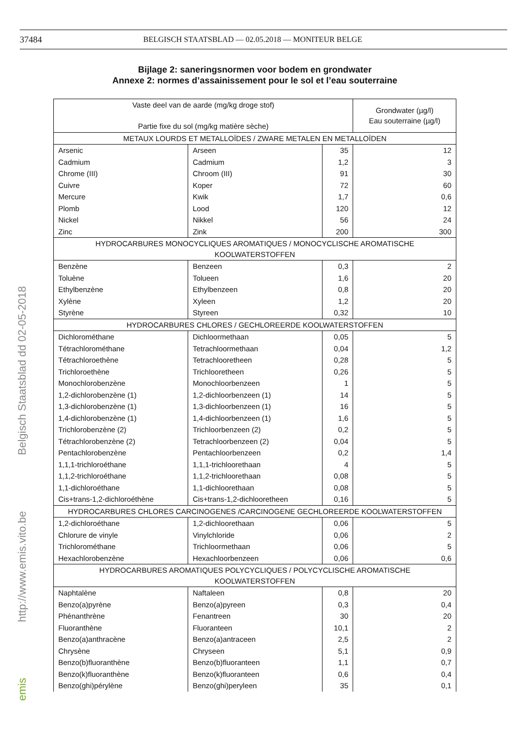37484 BELGISCH STAATSBLAD — 02.05.2018 — MONITEUR BELGE
Belgisch Staatsblad dd 02-05-2018
http://www.emis.vito.be
emis
Bijlage 2: saneringsnormen voor bodem en grondwater
Annexe 2: normes d’assainissement pour le sol et l’eau souterraine
| Vaste deel van de aarde (mg/kg droge stof) Partie fixe du sol (mg/kg matière sèche) | | | Grondwater (µg/l) Eau souterraine (µg/l) |
| --- | --- | --- | --- |
| METAUX LOURDS ET METALLOÏDES / ZWARE METALEN EN METALLOÏDEN | | | |
| Arsenic | Arseen | 35 | 12 |
| Cadmium | Cadmium | 1,2 | 3 |
| Chrome (III) | Chroom (III) | 91 | 30 |
| Cuivre | Koper | 72 | 60 |
| Mercure | Kwik | 1,7 | 0,6 |
| Plomb | Lood | 120 | 12 |
| Nickel | Nikkel | 56 | 24 |
| Zinc | Zink | 200 | 300 |
| HYDROCARBURES MONOCYCLIQUES AROMATIQUES / MONOCYCLISCHE AROMATISCHE KOOLWATERSTOFFEN | | | |
| Benzène | Benzeen | 0,3 | 2 |
| Toluène | Tolueen | 1,6 | 20 |
| Ethylbenzène | Ethylbenzeen | 0,8 | 20 |
| Xylène | Xyleen | 1,2 | 20 |
| Styrène | Styreen | 0,32 | 10 |
| HYDROCARBURES CHLORES / GECHLOREERDE KOOLWATERSTOFFEN | | | |
| Dichlorométhane | Dichloormethaan | 0,05 | 5 |
| Tétrachlorométhane | Tetrachloormethaan | 0,04 | 1,2 |
| Tétrachloroethène | Tetrachlooretheen | 0,28 | 5 |
| Trichloroethène | Trichlooretheen | 0,26 | 5 |
| Monochlorobenzène | Monochloorbenzeen | 1 | 5 |
| 1,2-dichlorobenzène (1) | 1,2-dichloorbenzeen (1) | 14 | 5 |
| 1,3-dichlorobenzène (1) | 1,3-dichloorbenzeen (1) | 16 | 5 |
| 1,4-dichlorobenzène (1) | 1,4-dichloorbenzeen (1) | 1,6 | 5 |
| Trichlorobenzène (2) | Trichloorbenzeen (2) | 0,2 | 5 |
| Tétrachlorobenzène (2) | Tetrachloorbenzeen (2) | 0,04 | 5 |
| Pentachlorobenzène | Pentachloorbenzeen | 0,2 | 1,4 |
| 1,1,1-trichloroéthane | 1,1,1-trichloorethaan | 4 | 5 |
| 1,1,2-trichloroéthane | 1,1,2-trichloorethaan | 0,08 | 5 |
| 1,1-dichloroéthane | 1,1-dichloorethaan | 0,08 | 5 |
| Cis+trans-1,2-dichloroéthène | Cis+trans-1,2-dichlooretheen | 0,16 | 5 |
| HYDROCARBURES CHLORES CARCINOGENES /CARCINOGENE GECHLOREERDE KOOLWATERSTOFFEN | | | |
| 1,2-dichloroéthane | 1,2-dichloorethaan | 0,06 | 5 |
| Chlorure de vinyle | Vinylchloride | 0,06 | 2 |
| Trichlorométhane | Trichloormethaan | 0,06 | 5 |
| Hexachlorobenzène | Hexachloorbenzeen | 0,06 | 0,6 |
| HYDROCARBURES AROMATIQUES POLYCYCLIQUES / POLYCYCLISCHE AROMATISCHE KOOLWATERSTOFFEN | | | |
| Naphtalène | Naftaleen | 0,8 | 20 |
| Benzo(a)pyrène | Benzo(a)pyreen | 0,3 | 0,4 |
| Phénanthrène | Fenantreen | 30 | 20 |
| Fluoranthène | Fluoranteen | 10,1 | 2 |
| Benzo(a)anthracène | Benzo(a)antraceen | 2,5 | 2 |
| Chrysène | Chryseen | 5,1 | 0,9 |
| Benzo(b)fluoranthène | Benzo(b)fluoranteen | 1,1 | 0,7 |
| Benzo(k)fluoranthène | Benzo(k)fluoranteen | 0,6 | 0,4 |
| Benzo(ghi)pérylène | Benzo(ghi)peryleen | 35 | 0,1 |